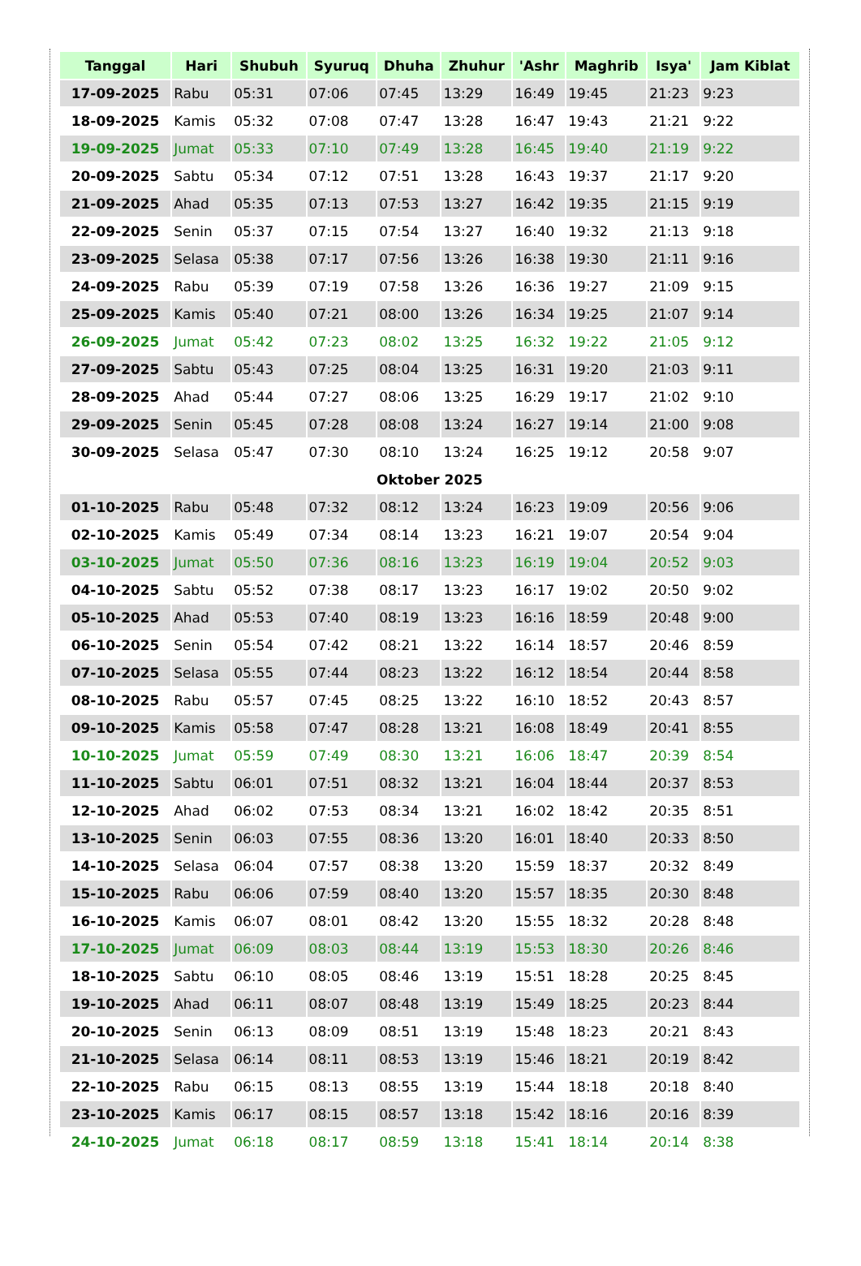| Tanggal | Hari | Shubuh | Syuruq | Dhuha | Zhuhur | 'Ashr | Maghrib | Isya' | Jam Kiblat |
| --- | --- | --- | --- | --- | --- | --- | --- | --- | --- |
| 17-09-2025 | Rabu | 05:31 | 07:06 | 07:45 | 13:29 | 16:49 | 19:45 | 21:23 | 9:23 |
| 18-09-2025 | Kamis | 05:32 | 07:08 | 07:47 | 13:28 | 16:47 | 19:43 | 21:21 | 9:22 |
| 19-09-2025 | Jumat | 05:33 | 07:10 | 07:49 | 13:28 | 16:45 | 19:40 | 21:19 | 9:22 |
| 20-09-2025 | Sabtu | 05:34 | 07:12 | 07:51 | 13:28 | 16:43 | 19:37 | 21:17 | 9:20 |
| 21-09-2025 | Ahad | 05:35 | 07:13 | 07:53 | 13:27 | 16:42 | 19:35 | 21:15 | 9:19 |
| 22-09-2025 | Senin | 05:37 | 07:15 | 07:54 | 13:27 | 16:40 | 19:32 | 21:13 | 9:18 |
| 23-09-2025 | Selasa | 05:38 | 07:17 | 07:56 | 13:26 | 16:38 | 19:30 | 21:11 | 9:16 |
| 24-09-2025 | Rabu | 05:39 | 07:19 | 07:58 | 13:26 | 16:36 | 19:27 | 21:09 | 9:15 |
| 25-09-2025 | Kamis | 05:40 | 07:21 | 08:00 | 13:26 | 16:34 | 19:25 | 21:07 | 9:14 |
| 26-09-2025 | Jumat | 05:42 | 07:23 | 08:02 | 13:25 | 16:32 | 19:22 | 21:05 | 9:12 |
| 27-09-2025 | Sabtu | 05:43 | 07:25 | 08:04 | 13:25 | 16:31 | 19:20 | 21:03 | 9:11 |
| 28-09-2025 | Ahad | 05:44 | 07:27 | 08:06 | 13:25 | 16:29 | 19:17 | 21:02 | 9:10 |
| 29-09-2025 | Senin | 05:45 | 07:28 | 08:08 | 13:24 | 16:27 | 19:14 | 21:00 | 9:08 |
| 30-09-2025 | Selasa | 05:47 | 07:30 | 08:10 | 13:24 | 16:25 | 19:12 | 20:58 | 9:07 |
| Oktober 2025 | | | | | | | | | |
| 01-10-2025 | Rabu | 05:48 | 07:32 | 08:12 | 13:24 | 16:23 | 19:09 | 20:56 | 9:06 |
| 02-10-2025 | Kamis | 05:49 | 07:34 | 08:14 | 13:23 | 16:21 | 19:07 | 20:54 | 9:04 |
| 03-10-2025 | Jumat | 05:50 | 07:36 | 08:16 | 13:23 | 16:19 | 19:04 | 20:52 | 9:03 |
| 04-10-2025 | Sabtu | 05:52 | 07:38 | 08:17 | 13:23 | 16:17 | 19:02 | 20:50 | 9:02 |
| 05-10-2025 | Ahad | 05:53 | 07:40 | 08:19 | 13:23 | 16:16 | 18:59 | 20:48 | 9:00 |
| 06-10-2025 | Senin | 05:54 | 07:42 | 08:21 | 13:22 | 16:14 | 18:57 | 20:46 | 8:59 |
| 07-10-2025 | Selasa | 05:55 | 07:44 | 08:23 | 13:22 | 16:12 | 18:54 | 20:44 | 8:58 |
| 08-10-2025 | Rabu | 05:57 | 07:45 | 08:25 | 13:22 | 16:10 | 18:52 | 20:43 | 8:57 |
| 09-10-2025 | Kamis | 05:58 | 07:47 | 08:28 | 13:21 | 16:08 | 18:49 | 20:41 | 8:55 |
| 10-10-2025 | Jumat | 05:59 | 07:49 | 08:30 | 13:21 | 16:06 | 18:47 | 20:39 | 8:54 |
| 11-10-2025 | Sabtu | 06:01 | 07:51 | 08:32 | 13:21 | 16:04 | 18:44 | 20:37 | 8:53 |
| 12-10-2025 | Ahad | 06:02 | 07:53 | 08:34 | 13:21 | 16:02 | 18:42 | 20:35 | 8:51 |
| 13-10-2025 | Senin | 06:03 | 07:55 | 08:36 | 13:20 | 16:01 | 18:40 | 20:33 | 8:50 |
| 14-10-2025 | Selasa | 06:04 | 07:57 | 08:38 | 13:20 | 15:59 | 18:37 | 20:32 | 8:49 |
| 15-10-2025 | Rabu | 06:06 | 07:59 | 08:40 | 13:20 | 15:57 | 18:35 | 20:30 | 8:48 |
| 16-10-2025 | Kamis | 06:07 | 08:01 | 08:42 | 13:20 | 15:55 | 18:32 | 20:28 | 8:48 |
| 17-10-2025 | Jumat | 06:09 | 08:03 | 08:44 | 13:19 | 15:53 | 18:30 | 20:26 | 8:46 |
| 18-10-2025 | Sabtu | 06:10 | 08:05 | 08:46 | 13:19 | 15:51 | 18:28 | 20:25 | 8:45 |
| 19-10-2025 | Ahad | 06:11 | 08:07 | 08:48 | 13:19 | 15:49 | 18:25 | 20:23 | 8:44 |
| 20-10-2025 | Senin | 06:13 | 08:09 | 08:51 | 13:19 | 15:48 | 18:23 | 20:21 | 8:43 |
| 21-10-2025 | Selasa | 06:14 | 08:11 | 08:53 | 13:19 | 15:46 | 18:21 | 20:19 | 8:42 |
| 22-10-2025 | Rabu | 06:15 | 08:13 | 08:55 | 13:19 | 15:44 | 18:18 | 20:18 | 8:40 |
| 23-10-2025 | Kamis | 06:17 | 08:15 | 08:57 | 13:18 | 15:42 | 18:16 | 20:16 | 8:39 |
| 24-10-2025 | Jumat | 06:18 | 08:17 | 08:59 | 13:18 | 15:41 | 18:14 | 20:14 | 8:38 |